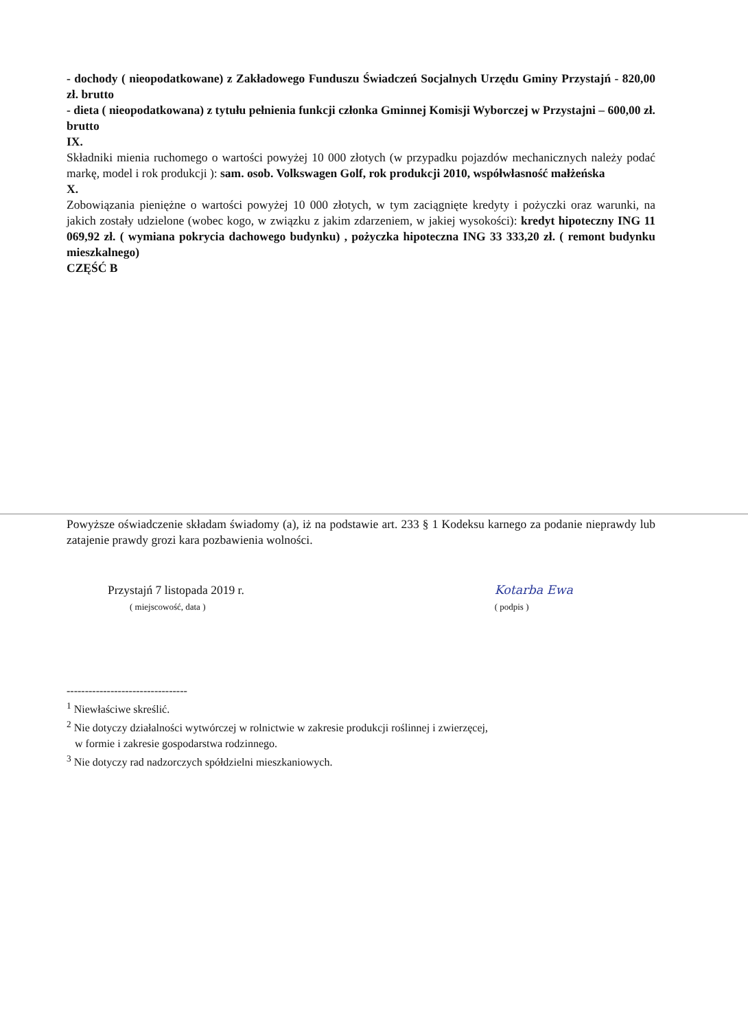- dochody ( nieopodatkowane) z Zakładowego Funduszu Świadczeń Socjalnych Urzędu Gminy Przystajń - 820,00 zł. brutto
- dieta ( nieopodatkowana) z tytułu pełnienia funkcji członka Gminnej Komisji Wyborczej w Przystajni – 600,00 zł. brutto
IX.
Składniki mienia ruchomego o wartości powyżej 10 000 złotych (w przypadku pojazdów mechanicznych należy podać markę, model i rok produkcji ): sam. osob. Volkswagen Golf, rok produkcji 2010, współwłasność małżeńska
X.
Zobowiązania pieniężne o wartości powyżej 10 000 złotych, w tym zaciągnięte kredyty i pożyczki oraz warunki, na jakich zostały udzielone (wobec kogo, w związku z jakim zdarzeniem, w jakiej wysokości): kredyt hipoteczny ING 11 069,92 zł. ( wymiana pokrycia dachowego budynku) , pożyczka hipoteczna ING 33 333,20 zł. ( remont budynku mieszkalnego)
CZĘŚĆ B
Powyższe oświadczenie składam świadomy (a), iż na podstawie art. 233 § 1 Kodeksu karnego za podanie nieprawdy lub zatajenie prawdy grozi kara pozbawienia wolności.
Przystajń 7 listopada 2019 r.
( miejscowość, data )
Kotarba Ewa
( podpis )
---------------------------------
<sup>1</sup> Niewłaściwe skreślić.
<sup>2</sup> Nie dotyczy działalności wytwórczej w rolnictwie w zakresie produkcji roślinnej i zwierzęcej,
w formie i zakresie gospodarstwa rodzinnego.
<sup>3</sup> Nie dotyczy rad nadzorczych spółdzielni mieszkaniowych.